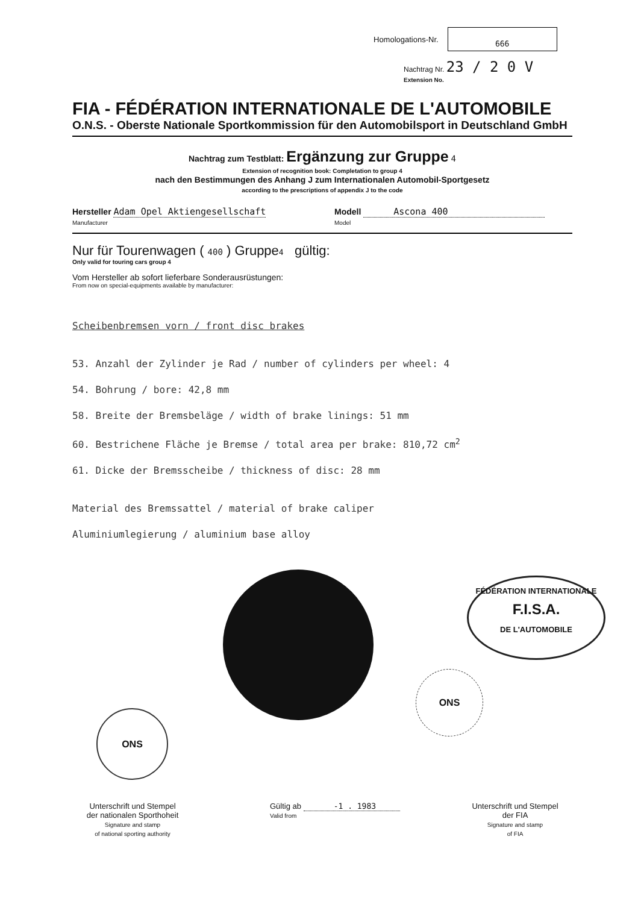Homologations-Nr. 666
Nachtrag Nr. 23 / 2 0 V
Extension No.
FIA - FÉDÉRATION INTERNATIONALE DE L'AUTOMOBILE
O.N.S. - Oberste Nationale Sportkommission für den Automobilsport in Deutschland GmbH
Nachtrag zum Testblatt: Ergänzung zur Gruppe 4
Extension of recognition book: Completation to group 4
nach den Bestimmungen des Anhang J zum Internationalen Automobil-Sportgesetz
according to the prescriptions of appendix J to the code
Hersteller Adam Opel Aktiengesellschaft
Manufacturer
Modell Ascona 400
Model
Nur für Tourenwagen ( 400 ) Gruppe4 gültig:
Only valid for touring cars group 4
Vom Hersteller ab sofort lieferbare Sonderausrüstungen:
From now on special-equipments available by manufacturer:
Scheibenbremsen vorn / front disc brakes
53. Anzahl der Zylinder je Rad / number of cylinders per wheel: 4
54. Bohrung / bore: 42,8 mm
58. Breite der Bremsbeläge / width of brake linings: 51 mm
60. Bestrichene Fläche je Bremse / total area per brake: 810,72 cm<sup>2</sup>
61. Dicke der Bremsscheibe / thickness of disc: 28 mm
Material des Bremssattel / material of brake caliper
Aluminiumlegierung / aluminium base alloy
FÉDÉRATION INTERNATIONALE
F.I.S.A.
DE L'AUTOMOBILE
ONS
ONS
Unterschrift und Stempel
der nationalen Sporthoheit
Signature and stamp
of national sporting authority
Gültig ab -1 . 1983
Valid from
Unterschrift und Stempel
der FIA
Signature and stamp
of FIA